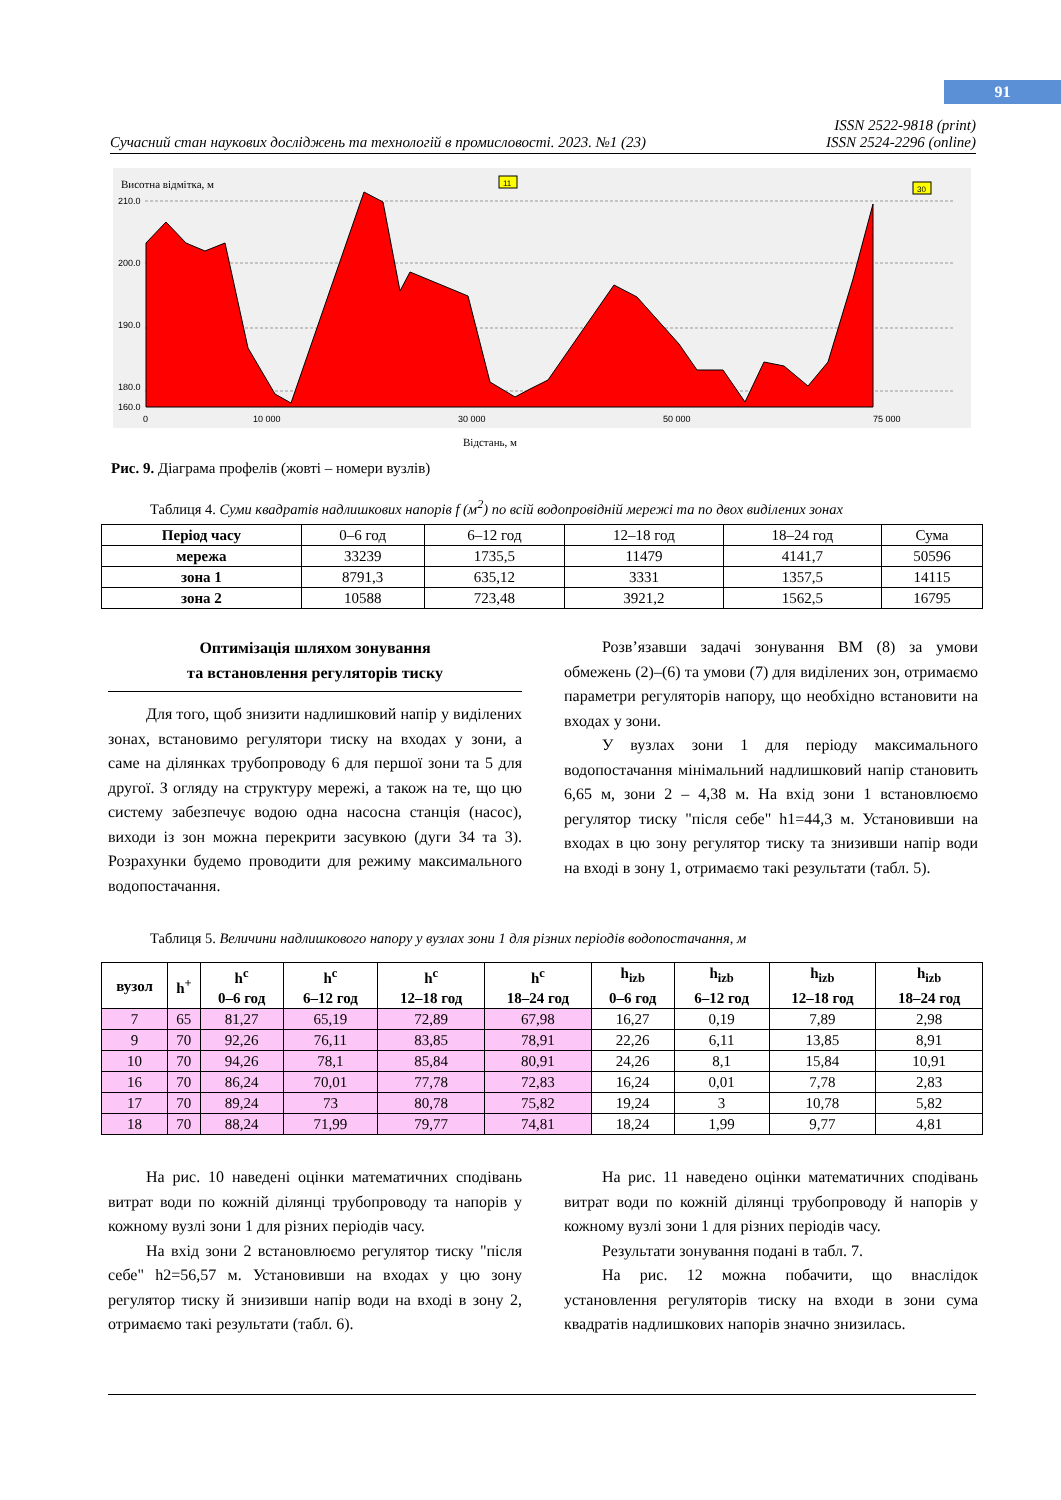91
Сучасний стан наукових досліджень та технологій в промисловості. 2023. №1 (23) ISSN 2522-9818 (print)
ISSN 2524-2296 (online)
Висотна відмітка, м
210.0
200.0
190.0
180.0
160.0
0
10 000
30 000
50 000
75 000
11
30
Відстань, м
Рис. 9. Діаграма профелів (жовті – номери вузлів)
Таблиця 4. Суми квадратів надлишкових напорів f (м<sup>2</sup>) по всій водопровідній мережі та по двох виділених зонах
| Період часу | 0–6 год | 6–12 год | 12–18 год | 18–24 год | Сума |
| мережа | 33239 | 1735,5 | 11479 | 4141,7 | 50596 |
| зона 1 | 8791,3 | 635,12 | 3331 | 1357,5 | 14115 |
| зона 2 | 10588 | 723,48 | 3921,2 | 1562,5 | 16795 |
Оптимізація шляхом зонування
та встановлення регуляторів тиску
Для того, щоб знизити надлишковий напір у виділених зонах, встановимо регулятори тиску на входах у зони, а саме на ділянках трубопроводу 6 для першої зони та 5 для другої. З огляду на структуру мережі, а також на те, що цю систему забезпечує водою одна насосна станція (насос), виходи із зон можна перекрити засувкою (дуги 34 та 3). Розрахунки будемо проводити для режиму максимального водопостачання.
Розв’язавши задачі зонування ВМ (8) за умови обмежень (2)–(6) та умови (7) для виділених зон, отримаємо параметри регуляторів напору, що необхідно встановити на входах у зони.
У вузлах зони 1 для періоду максимального водопостачання мінімальний надлишковий напір становить 6,65 м, зони 2 – 4,38 м. На вхід зони 1 встановлюємо регулятор тиску "після себе" h1=44,3 м. Установивши на входах в цю зону регулятор тиску та знизивши напір води на вході в зону 1, отримаємо такі результати (табл. 5).
Таблиця 5. Величини надлишкового напору у вузлах зони 1 для різних періодів водопостачання, м
| вузол | h<sup>+</sup> | h<sup>c</sup> 0–6 год | h<sup>c</sup> 6–12 год | h<sup>c</sup> 12–18 год | h<sup>c</sup> 18–24 год | h<sub>izb</sub> 0–6 год | h<sub>izb</sub> 6–12 год | h<sub>izb</sub> 12–18 год | h<sub>izb</sub> 18–24 год |
| --- | --- | --- | --- | --- | --- | --- | --- | --- | --- |
| 7 | 65 | 81,27 | 65,19 | 72,89 | 67,98 | 16,27 | 0,19 | 7,89 | 2,98 |
| 9 | 70 | 92,26 | 76,11 | 83,85 | 78,91 | 22,26 | 6,11 | 13,85 | 8,91 |
| 10 | 70 | 94,26 | 78,1 | 85,84 | 80,91 | 24,26 | 8,1 | 15,84 | 10,91 |
| 16 | 70 | 86,24 | 70,01 | 77,78 | 72,83 | 16,24 | 0,01 | 7,78 | 2,83 |
| 17 | 70 | 89,24 | 73 | 80,78 | 75,82 | 19,24 | 3 | 10,78 | 5,82 |
| 18 | 70 | 88,24 | 71,99 | 79,77 | 74,81 | 18,24 | 1,99 | 9,77 | 4,81 |
На рис. 10 наведені оцінки математичних сподівань витрат води по кожній ділянці трубопроводу та напорів у кожному вузлі зони 1 для різних періодів часу.
На вхід зони 2 встановлюємо регулятор тиску "після себе" h2=56,57 м. Установивши на входах у цю зону регулятор тиску й знизивши напір води на вході в зону 2, отримаємо такі результати (табл. 6).
На рис. 11 наведено оцінки математичних сподівань витрат води по кожній ділянці трубопроводу й напорів у кожному вузлі зони 1 для різних періодів часу.
Результати зонування подані в табл. 7.
На рис. 12 можна побачити, що внаслідок установлення регуляторів тиску на входи в зони сума квадратів надлишкових напорів значно знизилась.